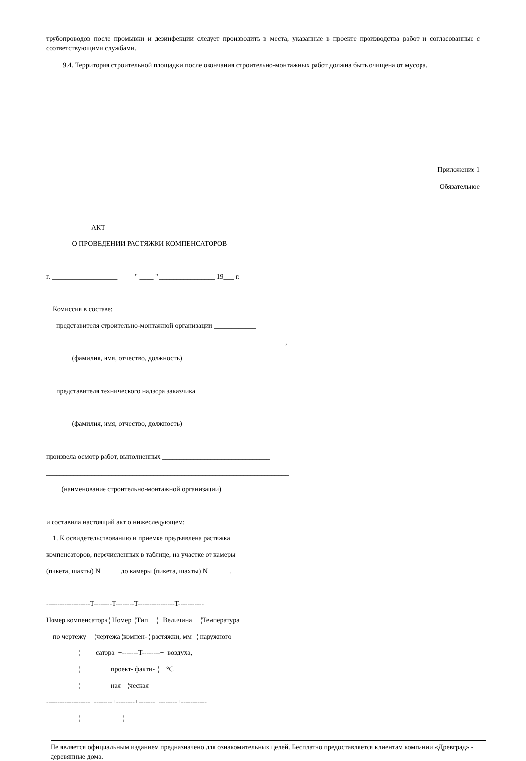трубопроводов после промывки и дезинфекции следует производить в места, указанные в проекте производства работ и согласованные с соответствующими службами.
9.4. Территория строительной площадки после окончания строительно-монтажных работ должна быть очищена от мусора.
Приложение 1
Обязательное
                          АКТ
               О ПРОВЕДЕНИИ РАСТЯЖКИ КОМПЕНСАТОРОВ

г. ___________________          " ____ " ________________ 19___ г.

    Комиссия в составе:
      представителя строительно-монтажной организации ____________
_____________________________________________________________________,
               (фамилия, имя, отчество, должность)

      представителя технического надзора заказчика _______________
______________________________________________________________________
               (фамилия, имя, отчество, должность)

произвела осмотр работ, выполненных _______________________________
______________________________________________________________________
         (наименование строительно-монтажной организации)

и составила настоящий акт о нижеследующем:
    1. К освидетельствованию и приемке предъявлена растяжка
компенсаторов, перечисленных в таблице, на участке от камеры
(пикета, шахты) N _____ до камеры (пикета, шахты) N ______.

-------------------T--------T--------T----------------T-----------
Номер компенсатора ¦ Номер  ¦Тип     ¦   Величина     ¦Температура
    по чертежу     ¦чертежа ¦компен- ¦ растяжки, мм   ¦ наружного
                   ¦        ¦сатора  +-------T--------+  воздуха,
                   ¦        ¦        ¦проект-¦факти-  ¦    °С
                   ¦        ¦        ¦ная    ¦ческая  ¦
-------------------+--------+--------+-------+--------+-----------
                   ¦        ¦        ¦       ¦        ¦
Не является официальным изданием предназначено для ознакомительных целей. Бесплатно предоставляется клиентам компании «Древград» - деревянные дома.